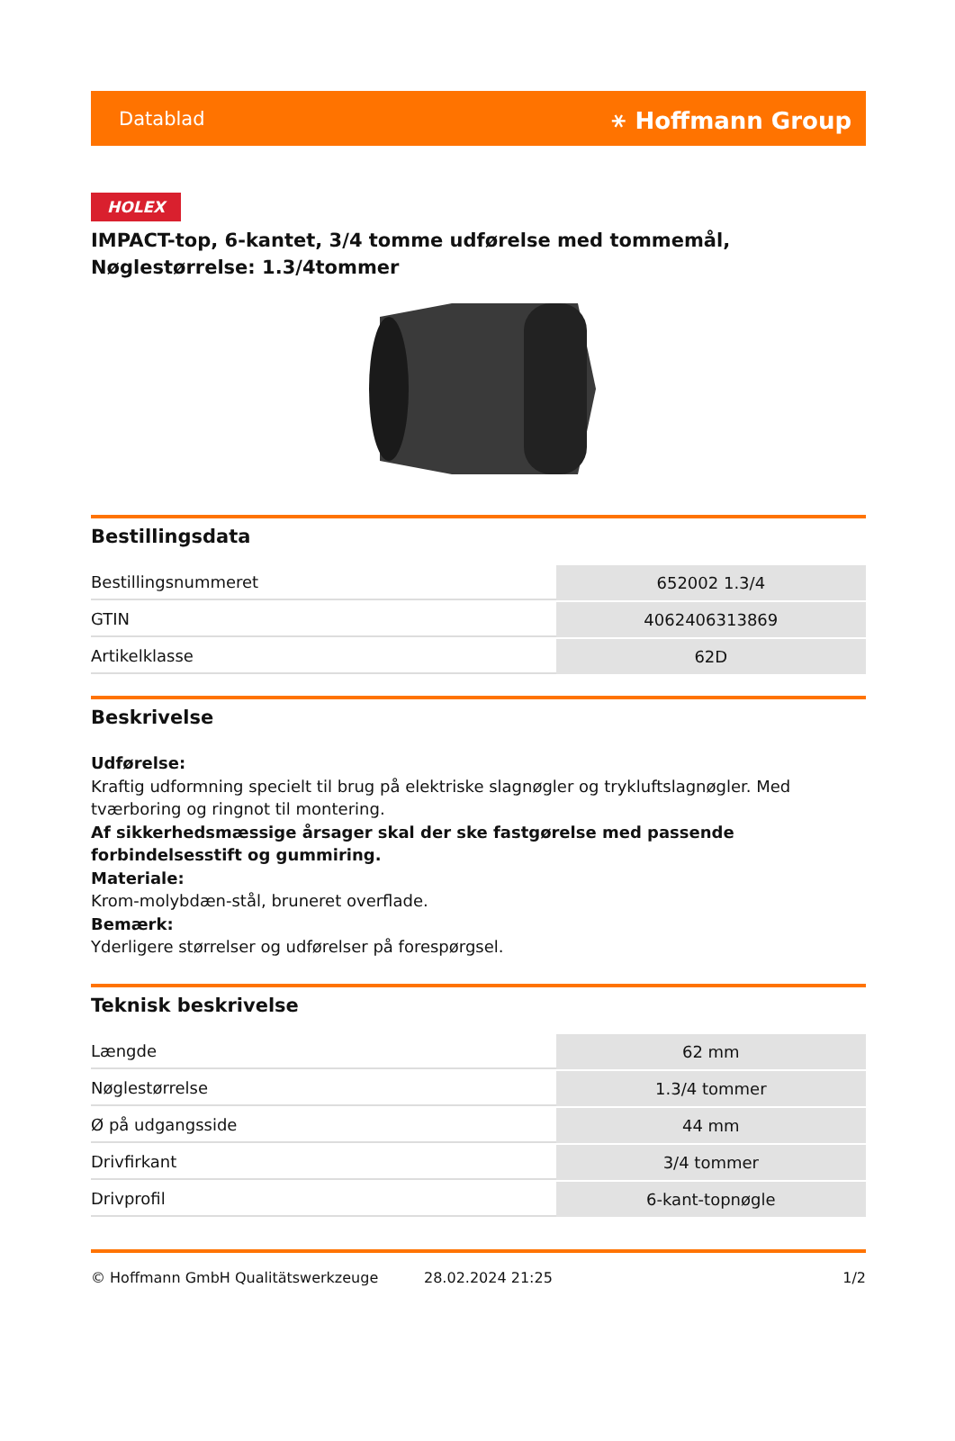Datablad ⚹ Hoffmann Group
HOLEX
IMPACT-top, 6-kantet, 3/4 tomme udførelse med tommemål, Nøglestørrelse: 1.3/4tommer
Bestillingsdata
| Bestillingsnummeret | 652002 1.3/4 |
| GTIN | 4062406313869 |
| Artikelklasse | 62D |
Beskrivelse
Udførelse:
Kraftig udformning specielt til brug på elektriske slagnøgler og trykluftslagnøgler. Med tværboring og ringnot til montering.
Af sikkerhedsmæssige årsager skal der ske fastgørelse med passende forbindelsesstift og gummiring.
Materiale:
Krom-molybdæn-stål, bruneret overflade.
Bemærk:
Yderligere størrelser og udførelser på forespørgsel.
Teknisk beskrivelse
| Længde | 62 mm |
| Nøglestørrelse | 1.3/4 tommer |
| Ø på udgangsside | 44 mm |
| Drivfirkant | 3/4 tommer |
| Drivprofil | 6-kant-topnøgle |
© Hoffmann GmbH Qualitätswerkzeuge 28.02.2024 21:25 1/2